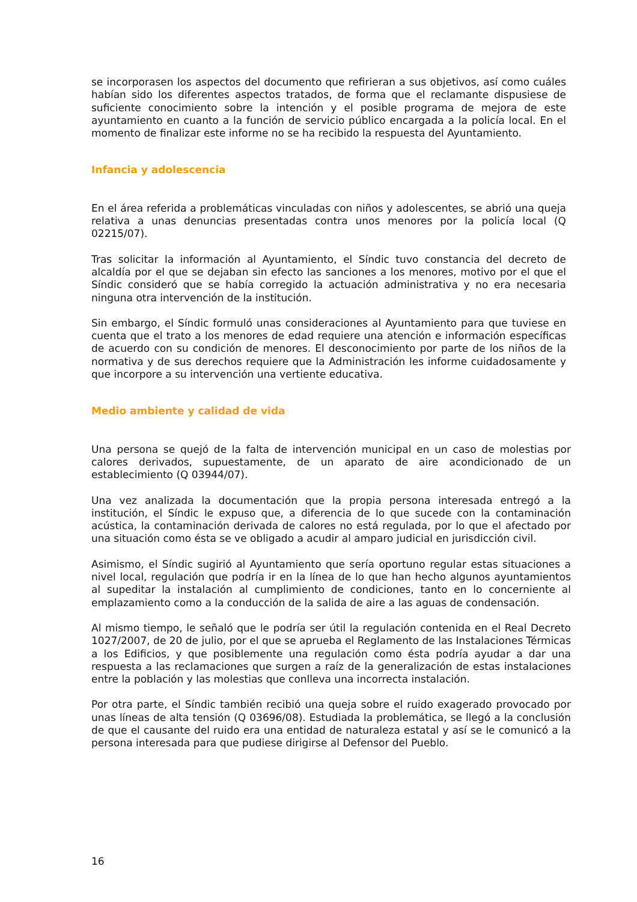se incorporasen los aspectos del documento que refirieran a sus objetivos, así como cuáles habían sido los diferentes aspectos tratados, de forma que el reclamante dispusiese de suficiente conocimiento sobre la intención y el posible programa de mejora de este ayuntamiento en cuanto a la función de servicio público encargada a la policía local. En el momento de finalizar este informe no se ha recibido la respuesta del Ayuntamiento.
Infancia y adolescencia
En el área referida a problemáticas vinculadas con niños y adolescentes, se abrió una queja relativa a unas denuncias presentadas contra unos menores por la policía local (Q 02215/07).
Tras solicitar la información al Ayuntamiento, el Síndic tuvo constancia del decreto de alcaldía por el que se dejaban sin efecto las sanciones a los menores, motivo por el que el Síndic consideró que se había corregido la actuación administrativa y no era necesaria ninguna otra intervención de la institución.
Sin embargo, el Síndic formuló unas consideraciones al Ayuntamiento para que tuviese en cuenta que el trato a los menores de edad requiere una atención e información específicas de acuerdo con su condición de menores. El desconocimiento por parte de los niños de la normativa y de sus derechos requiere que la Administración les informe cuidadosamente y que incorpore a su intervención una vertiente educativa.
Medio ambiente y calidad de vida
Una persona se quejó de la falta de intervención municipal en un caso de molestias por calores derivados, supuestamente, de un aparato de aire acondicionado de un establecimiento (Q 03944/07).
Una vez analizada la documentación que la propia persona interesada entregó a la institución, el Síndic le expuso que, a diferencia de lo que sucede con la contaminación acústica, la contaminación derivada de calores no está regulada, por lo que el afectado por una situación como ésta se ve obligado a acudir al amparo judicial en jurisdicción civil.
Asimismo, el Síndic sugirió al Ayuntamiento que sería oportuno regular estas situaciones a nivel local, regulación que podría ir en la línea de lo que han hecho algunos ayuntamientos al supeditar la instalación al cumplimiento de condiciones, tanto en lo concerniente al emplazamiento como a la conducción de la salida de aire a las aguas de condensación.
Al mismo tiempo, le señaló que le podría ser útil la regulación contenida en el Real Decreto 1027/2007, de 20 de julio, por el que se aprueba el Reglamento de las Instalaciones Térmicas a los Edificios, y que posiblemente una regulación como ésta podría ayudar a dar una respuesta a las reclamaciones que surgen a raíz de la generalización de estas instalaciones entre la población y las molestias que conlleva una incorrecta instalación.
Por otra parte, el Síndic también recibió una queja sobre el ruido exagerado provocado por unas líneas de alta tensión (Q 03696/08). Estudiada la problemática, se llegó a la conclusión de que el causante del ruido era una entidad de naturaleza estatal y así se le comunicó a la persona interesada para que pudiese dirigirse al Defensor del Pueblo.
16